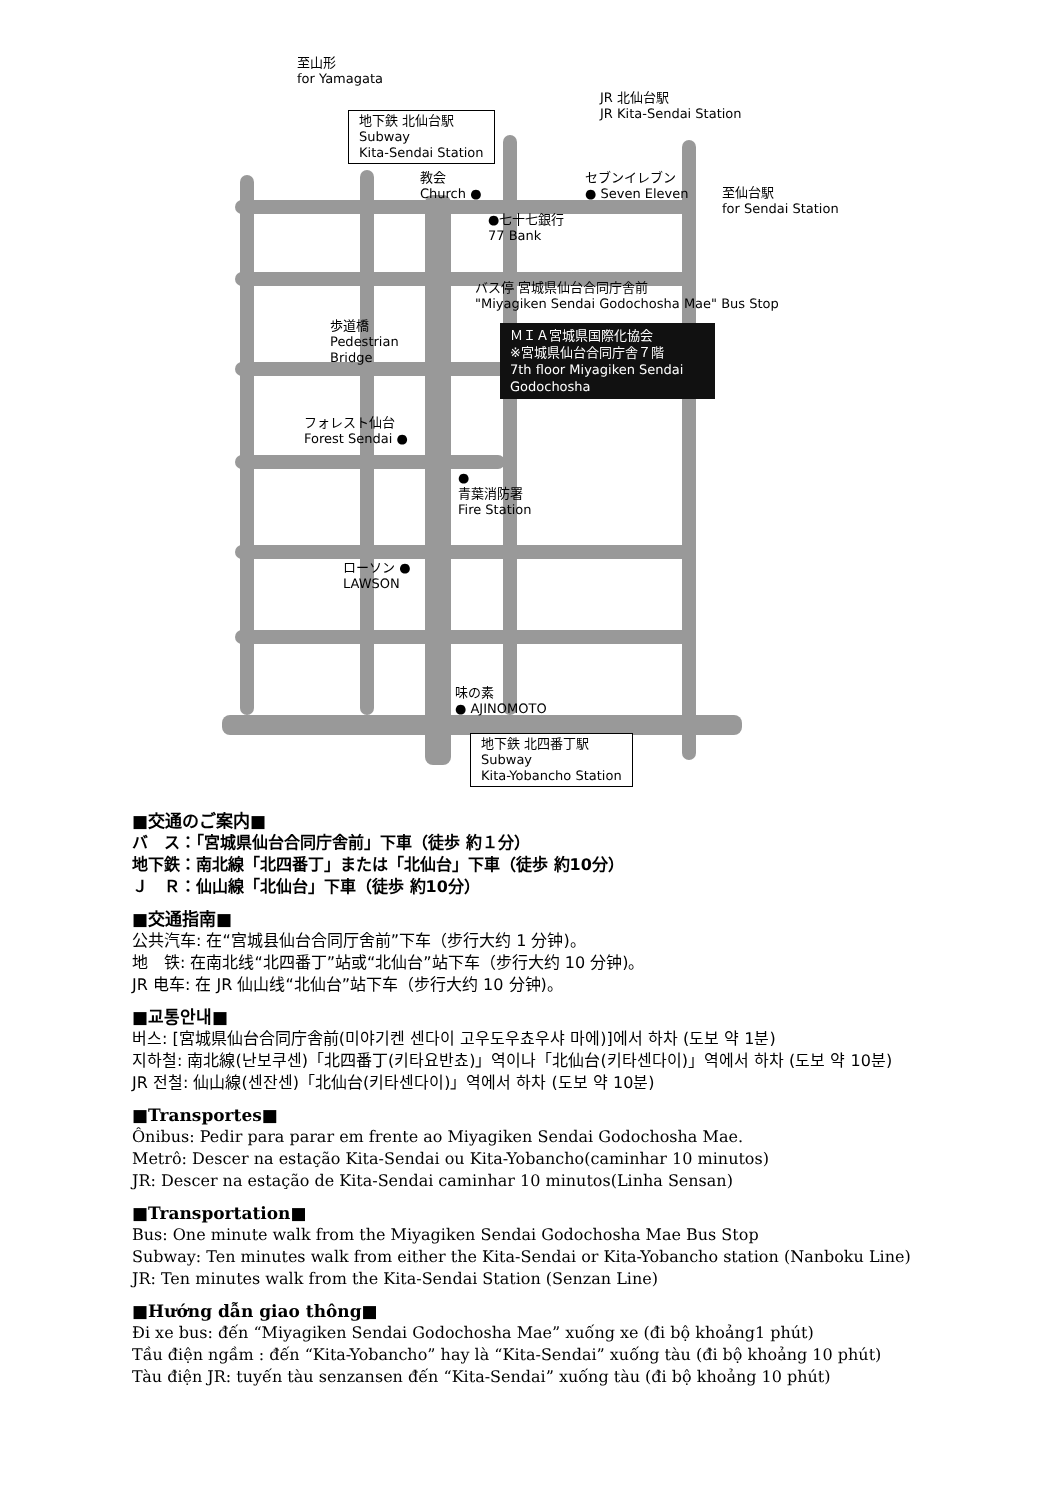至山形
for Yamagata
JR 北仙台駅
JR Kita-Sendai Station
地下鉄 北仙台駅
Subway
Kita-Sendai Station
教会
Church ●
セブンイレブン
● Seven Eleven
至仙台駅
for Sendai Station
●七十七銀行
77 Bank
バス停 宮城県仙台合同庁舎前
"Miyagiken Sendai Godochosha Mae" Bus Stop
歩道橋
Pedestrian
Bridge
ＭＩＡ宮城県国際化協会
※宮城県仙台合同庁舎７階
7th floor Miyagiken Sendai
Godochosha
フォレスト仙台
Forest Sendai ●
●
青葉消防署
Fire Station
ローソン ●
LAWSON
味の素
● AJINOMOTO
地下鉄 北四番丁駅
Subway
Kita-Yobancho Station
■交通のご案内■
バ　ス：「宮城県仙台合同庁舎前」下車（徒歩 約１分）
地下鉄：南北線「北四番丁」または「北仙台」下車（徒歩 約10分）
Ｊ　Ｒ：仙山線「北仙台」下車（徒歩 約10分）
■交通指南■
公共汽车: 在“宫城县仙台合同厅舍前”下车（步行大约 1 分钟)。
地　铁: 在南北线“北四番丁”站或“北仙台”站下车（步行大约 10 分钟)。
JR 电车: 在 JR 仙山线“北仙台”站下车（步行大约 10 分钟)。
■교통안내■
버스: [宮城県仙台合同庁舎前(미야기켄 센다이 고우도우쵸우샤 마에)]에서 하차 (도보 약 1분)
지하철: 南北線(난보쿠센)「北四番丁(키타요반쵸)」역이나「北仙台(키타센다이)」역에서 하차 (도보 약 10분)
JR 전철: 仙山線(센잔센)「北仙台(키타센다이)」역에서 하차 (도보 약 10분)
■Transportes■
Ônibus: Pedir para parar em frente ao Miyagiken Sendai Godochosha Mae.
Metrô: Descer na estação Kita-Sendai ou Kita-Yobancho(caminhar 10 minutos)
JR: Descer na estação de Kita-Sendai caminhar 10 minutos(Linha Sensan)
■Transportation■
Bus: One minute walk from the Miyagiken Sendai Godochosha Mae Bus Stop
Subway: Ten minutes walk from either the Kita-Sendai or Kita-Yobancho station (Nanboku Line)
JR: Ten minutes walk from the Kita-Sendai Station (Senzan Line)
■Hướng dẫn giao thông■
Đi xe bus: đến “Miyagiken Sendai Godochosha Mae” xuống xe (đi bộ khoảng1 phút)
Tầu điện ngầm : đến “Kita-Yobancho” hay là “Kita-Sendai” xuống tàu (đi bộ khoảng 10 phút)
Tàu điện JR: tuyến tàu senzansen đến “Kita-Sendai” xuống tàu (đi bộ khoảng 10 phút)